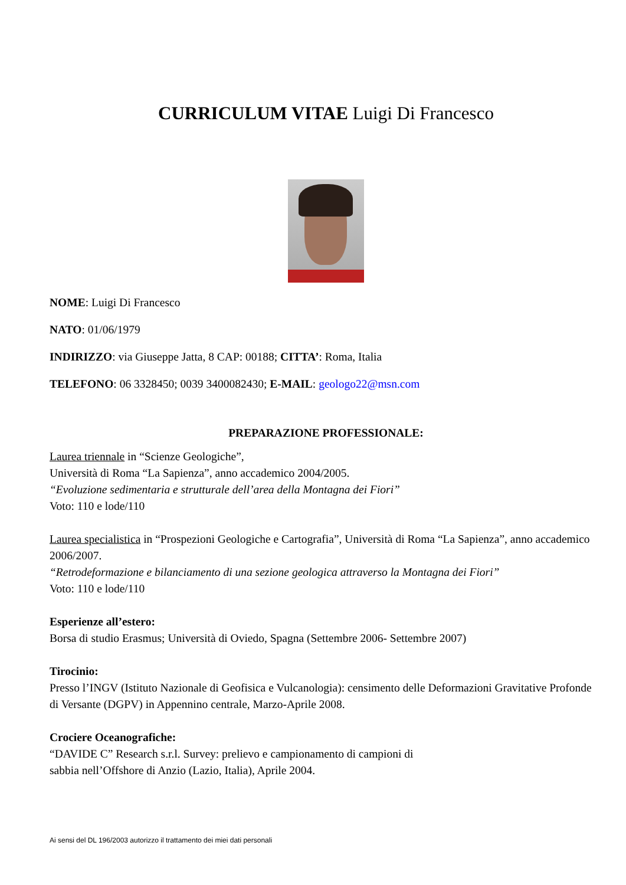CURRICULUM VITAE Luigi Di Francesco
NOME: Luigi Di Francesco
NATO: 01/06/1979
INDIRIZZO: via Giuseppe Jatta, 8 CAP: 00188; CITTA’: Roma, Italia
TELEFONO: 06 3328450; 0039 3400082430; E-MAIL: geologo22@msn.com
PREPARAZIONE PROFESSIONALE:
Laurea triennale in “Scienze Geologiche”,
Università di Roma “La Sapienza”, anno accademico 2004/2005.
“Evoluzione sedimentaria e strutturale dell’area della Montagna dei Fiori”
Voto: 110 e lode/110
Laurea specialistica in “Prospezioni Geologiche e Cartografia”, Università di Roma “La Sapienza”, anno accademico 2006/2007.
“Retrodeformazione e bilanciamento di una sezione geologica attraverso la Montagna dei Fiori”
Voto: 110 e lode/110
Esperienze all’estero:
Borsa di studio Erasmus; Università di Oviedo, Spagna (Settembre 2006- Settembre 2007)
Tirocinio:
Presso l’INGV (Istituto Nazionale di Geofisica e Vulcanologia): censimento delle Deformazioni Gravitative Profonde di Versante (DGPV) in Appennino centrale, Marzo-Aprile 2008.
Crociere Oceanografiche:
“DAVIDE C” Research s.r.l. Survey: prelievo e campionamento di campioni di
sabbia nell’Offshore di Anzio (Lazio, Italia), Aprile 2004.
Ai sensi del DL 196/2003 autorizzo il trattamento dei miei dati personali